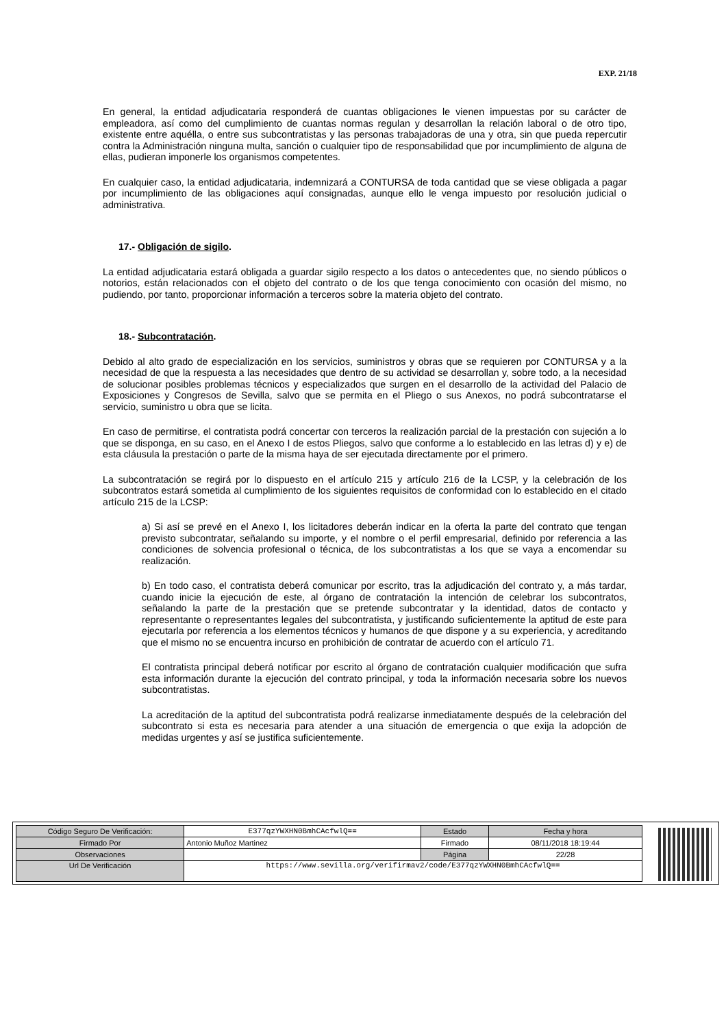EXP. 21/18
En general, la entidad adjudicataria responderá de cuantas obligaciones le vienen impuestas por su carácter de empleadora, así como del cumplimiento de cuantas normas regulan y desarrollan la relación laboral o de otro tipo, existente entre aquélla, o entre sus subcontratistas y las personas trabajadoras de una y otra, sin que pueda repercutir contra la Administración ninguna multa, sanción o cualquier tipo de responsabilidad que por incumplimiento de alguna de ellas, pudieran imponerle los organismos competentes.
En cualquier caso, la entidad adjudicataria, indemnizará a CONTURSA de toda cantidad que se viese obligada a pagar por incumplimiento de las obligaciones aquí consignadas, aunque ello le venga impuesto por resolución judicial o administrativa.
17.- Obligación de sigilo.
La entidad adjudicataria estará obligada a guardar sigilo respecto a los datos o antecedentes que, no siendo públicos o notorios, están relacionados con el objeto del contrato o de los que tenga conocimiento con ocasión del mismo, no pudiendo, por tanto, proporcionar información a terceros sobre la materia objeto del contrato.
18.- Subcontratación.
Debido al alto grado de especialización en los servicios, suministros y obras que se requieren por CONTURSA y a la necesidad de que la respuesta a las necesidades que dentro de su actividad se desarrollan y, sobre todo, a la necesidad de solucionar posibles problemas técnicos y especializados que surgen en el desarrollo de la actividad del Palacio de Exposiciones y Congresos de Sevilla, salvo que se permita en el Pliego o sus Anexos, no podrá subcontratarse el servicio, suministro u obra que se licita.
En caso de permitirse, el contratista podrá concertar con terceros la realización parcial de la prestación con sujeción a lo que se disponga, en su caso, en el Anexo I de estos Pliegos, salvo que conforme a lo establecido en las letras d) y e) de esta cláusula la prestación o parte de la misma haya de ser ejecutada directamente por el primero.
La subcontratación se regirá por lo dispuesto en el artículo 215 y artículo 216 de la LCSP, y la celebración de los subcontratos estará sometida al cumplimiento de los siguientes requisitos de conformidad con lo establecido en el citado artículo 215 de la LCSP:
a) Si así se prevé en el Anexo I, los licitadores deberán indicar en la oferta la parte del contrato que tengan previsto subcontratar, señalando su importe, y el nombre o el perfil empresarial, definido por referencia a las condiciones de solvencia profesional o técnica, de los subcontratistas a los que se vaya a encomendar su realización.
b) En todo caso, el contratista deberá comunicar por escrito, tras la adjudicación del contrato y, a más tardar, cuando inicie la ejecución de este, al órgano de contratación la intención de celebrar los subcontratos, señalando la parte de la prestación que se pretende subcontratar y la identidad, datos de contacto y representante o representantes legales del subcontratista, y justificando suficientemente la aptitud de este para ejecutarla por referencia a los elementos técnicos y humanos de que dispone y a su experiencia, y acreditando que el mismo no se encuentra incurso en prohibición de contratar de acuerdo con el artículo 71.
El contratista principal deberá notificar por escrito al órgano de contratación cualquier modificación que sufra esta información durante la ejecución del contrato principal, y toda la información necesaria sobre los nuevos subcontratistas.
La acreditación de la aptitud del subcontratista podrá realizarse inmediatamente después de la celebración del subcontrato si esta es necesaria para atender a una situación de emergencia o que exija la adopción de medidas urgentes y así se justifica suficientemente.
| Código Seguro De Verificación: | E377qzYWXHN0BmhCAcfwlQ== | Estado | Fecha y hora |
| Firmado Por | Antonio Muñoz Martinez | Firmado | 08/11/2018 18:19:44 |
| Observaciones | | Página | 22/28 |
| Url De Verificación | https://www.sevilla.org/verifirmav2/code/E377qzYWXHN0BmhCAcfwlQ== | | |